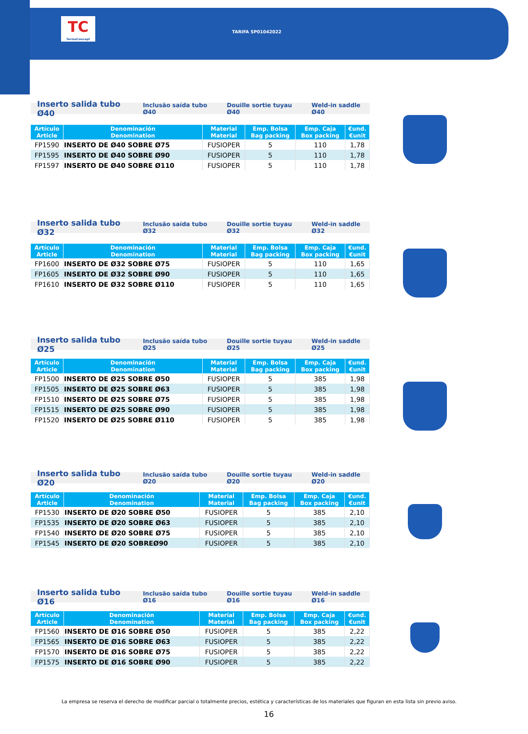TC
TermoConcept
TARIFA SP01042022
Inserto salida tubo Ø40 Inclusão saída tubo Ø40 Douille sortie tuyau Ø40 Weld-in saddle Ø40
| Artículo Article | Denominación Denomination | Material Material | Emp. Bolsa Bag packing | Emp. Caja Box packing | €und. €unit |
| --- | --- | --- | --- | --- | --- |
| FP1590 | INSERTO DE Ø40 SOBRE Ø75 | FUSIOPER | 5 | 110 | 1,78 |
| FP1595 | INSERTO DE Ø40 SOBRE Ø90 | FUSIOPER | 5 | 110 | 1,78 |
| FP1597 | INSERTO DE Ø40 SOBRE Ø110 | FUSIOPER | 5 | 110 | 1,78 |
Inserto salida tubo Ø32 Inclusão saída tubo Ø32 Douille sortie tuyau Ø32 Weld-in saddle Ø32
| Artículo Article | Denominación Denomination | Material Material | Emp. Bolsa Bag packing | Emp. Caja Box packing | €und. €unit |
| --- | --- | --- | --- | --- | --- |
| FP1600 | INSERTO DE Ø32 SOBRE Ø75 | FUSIOPER | 5 | 110 | 1,65 |
| FP1605 | INSERTO DE Ø32 SOBRE Ø90 | FUSIOPER | 5 | 110 | 1,65 |
| FP1610 | INSERTO DE Ø32 SOBRE Ø110 | FUSIOPER | 5 | 110 | 1,65 |
Inserto salida tubo Ø25 Inclusão saída tubo Ø25 Douille sortie tuyau Ø25 Weld-in saddle Ø25
| Artículo Article | Denominación Denomination | Material Material | Emp. Bolsa Bag packing | Emp. Caja Box packing | €und. €unit |
| --- | --- | --- | --- | --- | --- |
| FP1500 | INSERTO DE Ø25 SOBRE Ø50 | FUSIOPER | 5 | 385 | 1,98 |
| FP1505 | INSERTO DE Ø25 SOBRE Ø63 | FUSIOPER | 5 | 385 | 1,98 |
| FP1510 | INSERTO DE Ø25 SOBRE Ø75 | FUSIOPER | 5 | 385 | 1,98 |
| FP1515 | INSERTO DE Ø25 SOBRE Ø90 | FUSIOPER | 5 | 385 | 1,98 |
| FP1520 | INSERTO DE Ø25 SOBRE Ø110 | FUSIOPER | 5 | 385 | 1,98 |
Inserto salida tubo Ø20 Inclusão saída tubo Ø20 Douille sortie tuyau Ø20 Weld-in saddle Ø20
| Artículo Article | Denominación Denomination | Material Material | Emp. Bolsa Bag packing | Emp. Caja Box packing | €und. €unit |
| --- | --- | --- | --- | --- | --- |
| FP1530 | INSERTO DE Ø20 SOBRE Ø50 | FUSIOPER | 5 | 385 | 2,10 |
| FP1535 | INSERTO DE Ø20 SOBRE Ø63 | FUSIOPER | 5 | 385 | 2,10 |
| FP1540 | INSERTO DE Ø20 SOBRE Ø75 | FUSIOPER | 5 | 385 | 2,10 |
| FP1545 | INSERTO DE Ø20 SOBREØ90 | FUSIOPER | 5 | 385 | 2,10 |
Inserto salida tubo Ø16 Inclusão saída tubo Ø16 Douille sortie tuyau Ø16 Weld-in saddle Ø16
| Artículo Article | Denominación Denomination | Material Material | Emp. Bolsa Bag packing | Emp. Caja Box packing | €und. €unit |
| --- | --- | --- | --- | --- | --- |
| FP1560 | INSERTO DE Ø16 SOBRE Ø50 | FUSIOPER | 5 | 385 | 2,22 |
| FP1565 | INSERTO DE Ø16 SOBRE Ø63 | FUSIOPER | 5 | 385 | 2,22 |
| FP1570 | INSERTO DE Ø16 SOBRE Ø75 | FUSIOPER | 5 | 385 | 2,22 |
| FP1575 | INSERTO DE Ø16 SOBRE Ø90 | FUSIOPER | 5 | 385 | 2,22 |
La empresa se reserva el derecho de modificar parcial o totalmente precios, estética y características de los materiales que figuran en esta lista sin previo aviso.
16